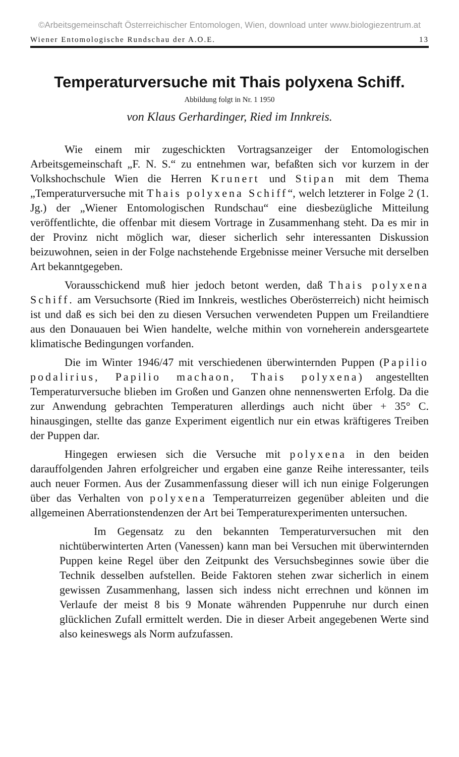©Arbeitsgemeinschaft Österreichischer Entomologen, Wien, download unter www.biologiezentrum.at
Wiener Entomologische Rundschau der A.O.E. 13
Temperaturversuche mit Thais polyxena Schiff.
Abbildung folgt in Nr. 1 1950
von Klaus Gerhardinger, Ried im Innkreis.
Wie einem mir zugeschickten Vortragsanzeiger der Entomologischen Arbeitsgemeinschaft „F. N. S.“ zu entnehmen war, befaßten sich vor kurzem in der Volkshochschule Wien die Herren Krunert und Stipan mit dem Thema „Temperaturversuche mit Thais polyxena Schiff“, welch letzterer in Folge 2 (1. Jg.) der „Wiener Entomologischen Rundschau“ eine diesbezügliche Mitteilung veröffentlichte, die offenbar mit diesem Vortrage in Zusammenhang steht. Da es mir in der Provinz nicht möglich war, dieser sicherlich sehr interessanten Diskussion beizuwohnen, seien in der Folge nachstehende Ergebnisse meiner Versuche mit derselben Art bekanntgegeben.
Vorausschickend muß hier jedoch betont werden, daß Thais polyxena Schiff. am Versuchsorte (Ried im Innkreis, westliches Oberösterreich) nicht heimisch ist und daß es sich bei den zu diesen Versuchen verwendeten Puppen um Freilandtiere aus den Donauauen bei Wien handelte, welche mithin von vorneherein andersgeartete klimatische Bedingungen vorfanden.
Die im Winter 1946/47 mit verschiedenen überwinternden Puppen (Papilio podalirius, Papilio machaon, Thais polyxena) angestellten Temperaturversuche blieben im Großen und Ganzen ohne nennenswerten Erfolg. Da die zur Anwendung gebrachten Temperaturen allerdings auch nicht über + 35° C. hinausgingen, stellte das ganze Experiment eigentlich nur ein etwas kräftigeres Treiben der Puppen dar.
Hingegen erwiesen sich die Versuche mit polyxena in den beiden darauffolgenden Jahren erfolgreicher und ergaben eine ganze Reihe interessanter, teils auch neuer Formen. Aus der Zusammenfassung dieser will ich nun einige Folgerungen über das Verhalten von polyxena Temperaturreizen gegenüber ableiten und die allgemeinen Aberrationstendenzen der Art bei Temperaturexperimenten untersuchen.
Im Gegensatz zu den bekannten Temperaturversuchen mit den nichtüberwinterten Arten (Vanessen) kann man bei Versuchen mit überwinternden Puppen keine Regel über den Zeitpunkt des Versuchsbeginnes sowie über die Technik desselben aufstellen. Beide Faktoren stehen zwar sicherlich in einem gewissen Zusammenhang, lassen sich indess nicht errechnen und können im Verlaufe der meist 8 bis 9 Monate währenden Puppenruhe nur durch einen glücklichen Zufall ermittelt werden. Die in dieser Arbeit angegebenen Werte sind also keineswegs als Norm aufzufassen.